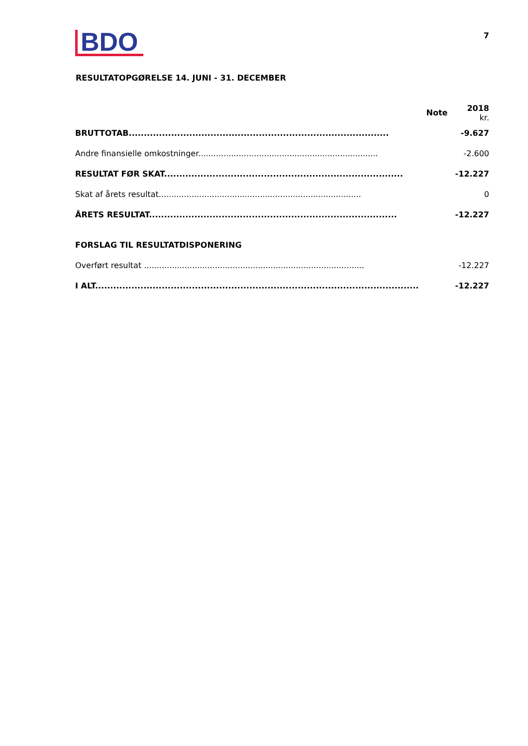BDO
7
RESULTATOPGØRELSE 14. JUNI - 31. DECEMBER
| | Note | 2018 kr. |
| --- | --- | --- |
| BRUTTOTAB...................................................................................... | | -9.627 |
| Andre finansielle omkostninger....................................................................... | | -2.600 |
| RESULTAT FØR SKAT............................................................................... | | -12.227 |
| Skat af årets resultat................................................................................ | | 0 |
| ÅRETS RESULTAT.................................................................................. | | -12.227 |
| FORSLAG TIL RESULTATDISPONERING | | |
| Overført resultat ....................................................................................... | | -12.227 |
| I ALT........................................................................................................... | | -12.227 |